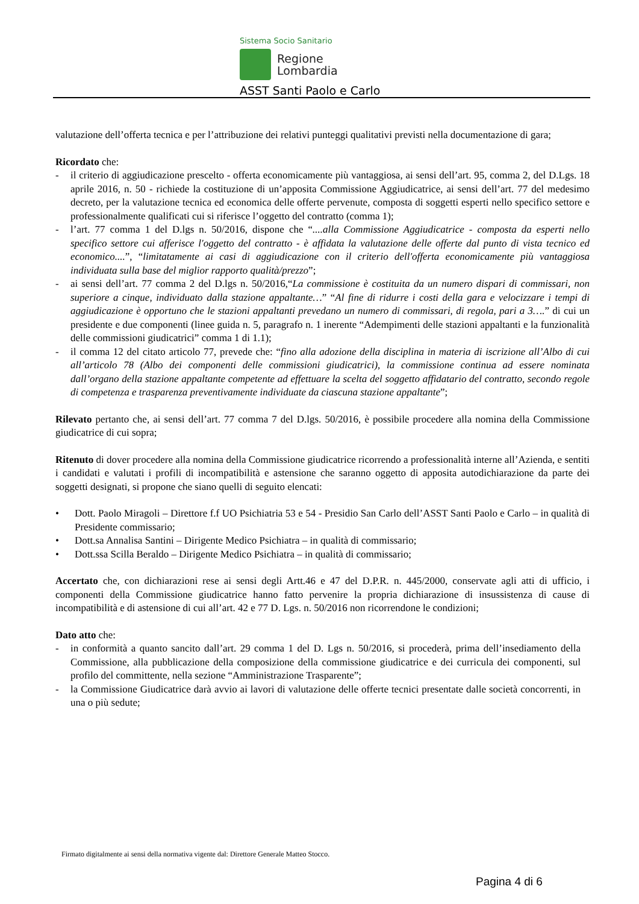Sistema Socio Sanitario
Regione
Lombardia
ASST Santi Paolo e Carlo
valutazione dell’offerta tecnica e per l’attribuzione dei relativi punteggi qualitativi previsti nella documentazione di gara;
Ricordato che:
- il criterio di aggiudicazione prescelto - offerta economicamente più vantaggiosa, ai sensi dell’art. 95, comma 2, del D.Lgs. 18 aprile 2016, n. 50 - richiede la costituzione di un’apposita Commissione Aggiudicatrice, ai sensi dell’art. 77 del medesimo decreto, per la valutazione tecnica ed economica delle offerte pervenute, composta di soggetti esperti nello specifico settore e professionalmente qualificati cui si riferisce l’oggetto del contratto (comma 1);
- l’art. 77 comma 1 del D.lgs n. 50/2016, dispone che “....alla Commissione Aggiudicatrice - composta da esperti nello specifico settore cui afferisce l'oggetto del contratto - è affidata la valutazione delle offerte dal punto di vista tecnico ed economico....”, “limitatamente ai casi di aggiudicazione con il criterio dell'offerta economicamente più vantaggiosa individuata sulla base del miglior rapporto qualità/prezzo”;
- ai sensi dell’art. 77 comma 2 del D.lgs n. 50/2016,“La commissione è costituita da un numero dispari di commissari, non superiore a cinque, individuato dalla stazione appaltante…” “Al fine di ridurre i costi della gara e velocizzare i tempi di aggiudicazione è opportuno che le stazioni appaltanti prevedano un numero di commissari, di regola, pari a 3….” di cui un presidente e due componenti (linee guida n. 5, paragrafo n. 1 inerente “Adempimenti delle stazioni appaltanti e la funzionalità delle commissioni giudicatrici” comma 1 di 1.1);
- il comma 12 del citato articolo 77, prevede che: “fino alla adozione della disciplina in materia di iscrizione all’Albo di cui all’articolo 78 (Albo dei componenti delle commissioni giudicatrici), la commissione continua ad essere nominata dall’organo della stazione appaltante competente ad effettuare la scelta del soggetto affidatario del contratto, secondo regole di competenza e trasparenza preventivamente individuate da ciascuna stazione appaltante”;
Rilevato pertanto che, ai sensi dell’art. 77 comma 7 del D.lgs. 50/2016, è possibile procedere alla nomina della Commissione giudicatrice di cui sopra;
Ritenuto di dover procedere alla nomina della Commissione giudicatrice ricorrendo a professionalità interne all’Azienda, e sentiti i candidati e valutati i profili di incompatibilità e astensione che saranno oggetto di apposita autodichiarazione da parte dei soggetti designati, si propone che siano quelli di seguito elencati:
• Dott. Paolo Miragoli – Direttore f.f UO Psichiatria 53 e 54 - Presidio San Carlo dell’ASST Santi Paolo e Carlo – in qualità di Presidente commissario;
• Dott.sa Annalisa Santini – Dirigente Medico Psichiatra – in qualità di commissario;
• Dott.ssa Scilla Beraldo – Dirigente Medico Psichiatra – in qualità di commissario;
Accertato che, con dichiarazioni rese ai sensi degli Artt.46 e 47 del D.P.R. n. 445/2000, conservate agli atti di ufficio, i componenti della Commissione giudicatrice hanno fatto pervenire la propria dichiarazione di insussistenza di cause di incompatibilità e di astensione di cui all’art. 42 e 77 D. Lgs. n. 50/2016 non ricorrendone le condizioni;
Dato atto che:
- in conformità a quanto sancito dall’art. 29 comma 1 del D. Lgs n. 50/2016, si procederà, prima dell’insediamento della Commissione, alla pubblicazione della composizione della commissione giudicatrice e dei curricula dei componenti, sul profilo del committente, nella sezione “Amministrazione Trasparente”;
- la Commissione Giudicatrice darà avvio ai lavori di valutazione delle offerte tecnici presentate dalle società concorrenti, in una o più sedute;
Firmato digitalmente ai sensi della normativa vigente dal: Direttore Generale Matteo Stocco.
Pagina 4 di 6